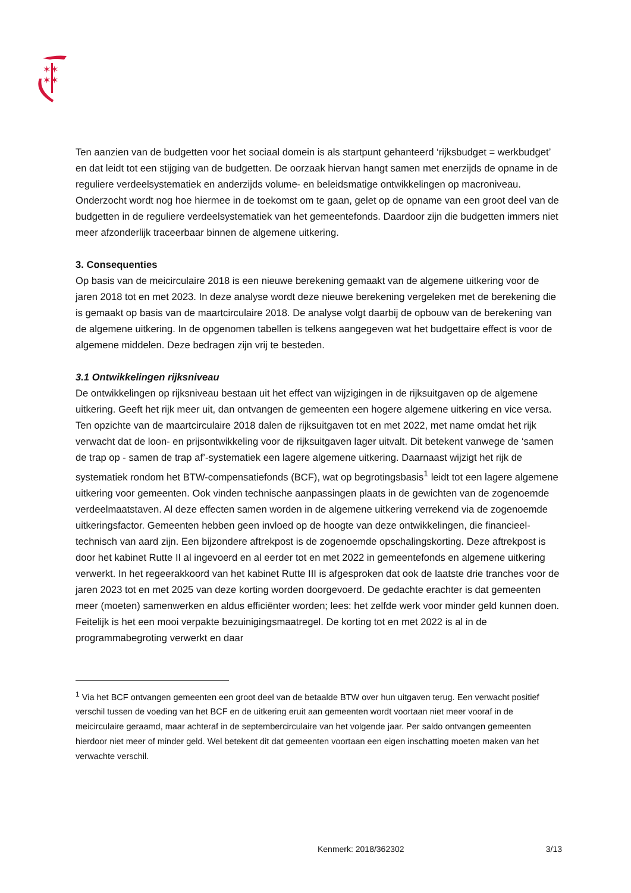✶✶
✶✶
Ten aanzien van de budgetten voor het sociaal domein is als startpunt gehanteerd ‘rijksbudget = werkbudget’ en dat leidt tot een stijging van de budgetten. De oorzaak hiervan hangt samen met enerzijds de opname in de reguliere verdeelsystematiek en anderzijds volume- en beleidsmatige ontwikkelingen op macroniveau. Onderzocht wordt nog hoe hiermee in de toekomst om te gaan, gelet op de opname van een groot deel van de budgetten in de reguliere verdeelsystematiek van het gemeentefonds. Daardoor zijn die budgetten immers niet meer afzonderlijk traceerbaar binnen de algemene uitkering.
3. Consequenties
Op basis van de meicirculaire 2018 is een nieuwe berekening gemaakt van de algemene uitkering voor de jaren 2018 tot en met 2023. In deze analyse wordt deze nieuwe berekening vergeleken met de berekening die is gemaakt op basis van de maartcirculaire 2018. De analyse volgt daarbij de opbouw van de berekening van de algemene uitkering. In de opgenomen tabellen is telkens aangegeven wat het budgettaire effect is voor de algemene middelen. Deze bedragen zijn vrij te besteden.
3.1 Ontwikkelingen rijksniveau
De ontwikkelingen op rijksniveau bestaan uit het effect van wijzigingen in de rijksuitgaven op de algemene uitkering. Geeft het rijk meer uit, dan ontvangen de gemeenten een hogere algemene uitkering en vice versa. Ten opzichte van de maartcirculaire 2018 dalen de rijksuitgaven tot en met 2022, met name omdat het rijk verwacht dat de loon- en prijsontwikkeling voor de rijksuitgaven lager uitvalt. Dit betekent vanwege de ‘samen de trap op - samen de trap af’-systematiek een lagere algemene uitkering. Daarnaast wijzigt het rijk de systematiek rondom het BTW-compensatiefonds (BCF), wat op begrotingsbasis<sup>1</sup> leidt tot een lagere algemene uitkering voor gemeenten. Ook vinden technische aanpassingen plaats in de gewichten van de zogenoemde verdeelmaatstaven. Al deze effecten samen worden in de algemene uitkering verrekend via de zogenoemde uitkeringsfactor. Gemeenten hebben geen invloed op de hoogte van deze ontwikkelingen, die financieel-technisch van aard zijn. Een bijzondere aftrekpost is de zogenoemde opschalingskorting. Deze aftrekpost is door het kabinet Rutte II al ingevoerd en al eerder tot en met 2022 in gemeentefonds en algemene uitkering verwerkt. In het regeerakkoord van het kabinet Rutte III is afgesproken dat ook de laatste drie tranches voor de jaren 2023 tot en met 2025 van deze korting worden doorgevoerd. De gedachte erachter is dat gemeenten meer (moeten) samenwerken en aldus efficiënter worden; lees: het zelfde werk voor minder geld kunnen doen. Feitelijk is het een mooi verpakte bezuinigingsmaatregel. De korting tot en met 2022 is al in de programmabegroting verwerkt en daar
<sup>1</sup> Via het BCF ontvangen gemeenten een groot deel van de betaalde BTW over hun uitgaven terug. Een verwacht positief verschil tussen de voeding van het BCF en de uitkering eruit aan gemeenten wordt voortaan niet meer vooraf in de meicirculaire geraamd, maar achteraf in de septembercirculaire van het volgende jaar. Per saldo ontvangen gemeenten hierdoor niet meer of minder geld. Wel betekent dit dat gemeenten voortaan een eigen inschatting moeten maken van het verwachte verschil.
Kenmerk: 2018/362302 3/13